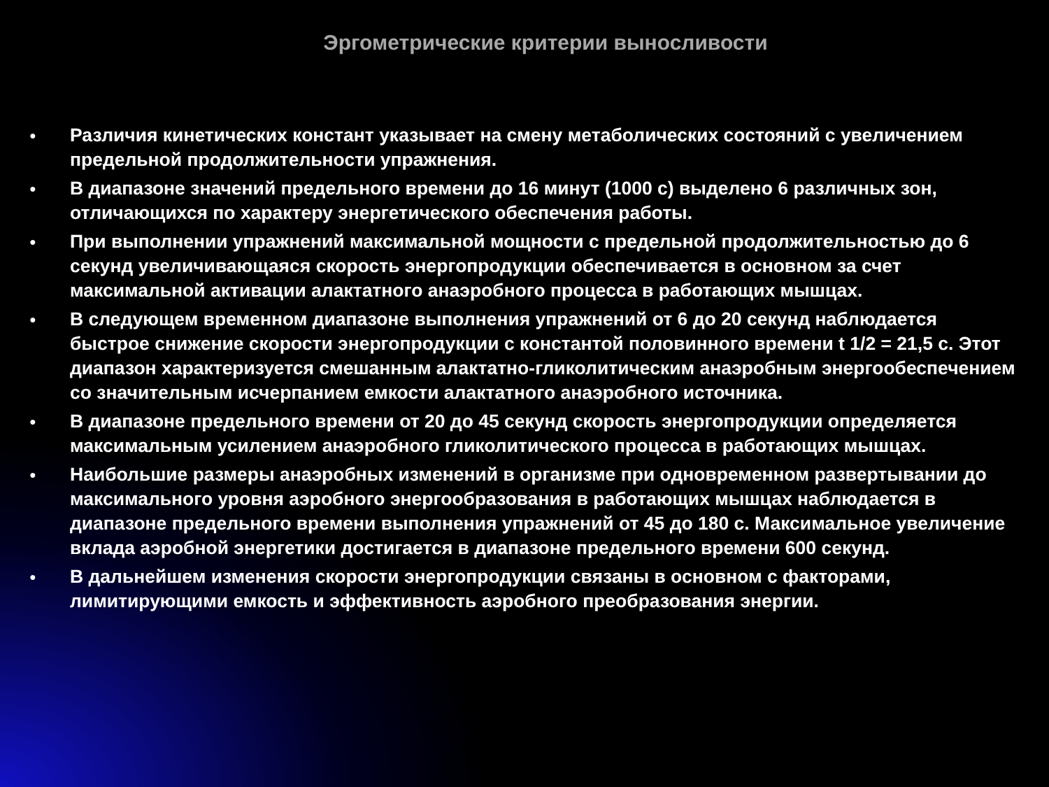Эргометрические критерии выносливости
● Различия кинетических констант указывает на смену метаболических состояний с увеличением предельной продолжительности упражнения.
● В диапазоне значений предельного времени до 16 минут (1000 с) выделено 6 различных зон, отличающихся по характеру энергетического обеспечения работы.
● При выполнении упражнений максимальной мощности с предельной продолжительностью до 6 секунд увеличивающаяся скорость энергопродукции обеспечивается в основном за счет максимальной активации алактатного анаэробного процесса в работающих мышцах.
● В следующем временном диапазоне выполнения упражнений от 6 до 20 секунд наблюдается быстрое снижение скорости энергопродукции с константой половинного времени t 1/2 = 21,5 с. Этот диапазон характеризуется смешанным алактатно-гликолитическим анаэробным энергообеспечением со значительным исчерпанием емкости алактатного анаэробного источника.
● В диапазоне предельного времени от 20 до 45 секунд скорость энергопродукции определяется максимальным усилением анаэробного гликолитического процесса в работающих мышцах.
● Наибольшие размеры анаэробных изменений в организме при одновременном развертывании до максимального уровня аэробного энергообразования в работающих мышцах наблюдается в диапазоне предельного времени выполнения упражнений от 45 до 180 с. Максимальное увеличение вклада аэробной энергетики достигается в диапазоне предельного времени 600 секунд.
● В дальнейшем изменения скорости энергопродукции связаны в основном с факторами, лимитирующими емкость и эффективность аэробного преобразования энергии.